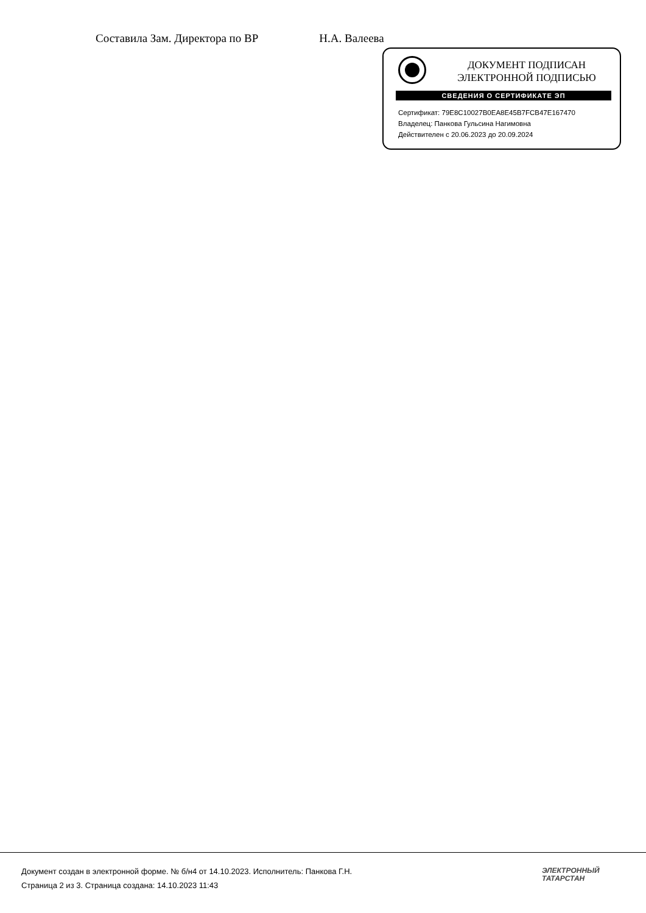Составила Зам. Директора по ВР Н.А. Валеева
ДОКУМЕНТ ПОДПИСАН
ЭЛЕКТРОННОЙ ПОДПИСЬЮ
СВЕДЕНИЯ О СЕРТИФИКАТЕ ЭП
Сертификат: 79E8C10027B0EA8E45B7FCB47E167470
Владелец: Панкова Гульсина Нагимовна
Действителен с 20.06.2023 до 20.09.2024
Документ создан в электронной форме. № б/н4 от 14.10.2023. Исполнитель: Панкова Г.Н.
Страница 2 из 3. Страница создана: 14.10.2023 11:43
ЭЛЕКТРОННЫЙ
ТАТАРСТАН